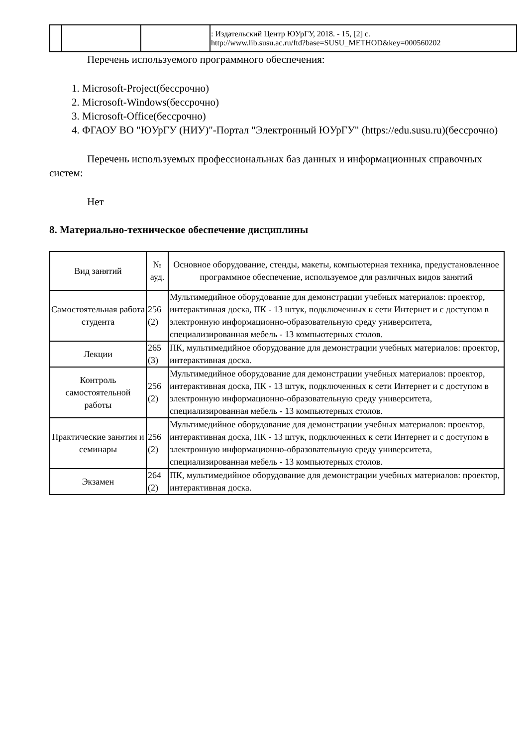| | | | : Издательский Центр ЮУрГУ, 2018. - 15, [2] с. http://www.lib.susu.ac.ru/ftd?base=SUSU_METHOD&key=000560202 |
Перечень используемого программного обеспечения:
1. Microsoft-Project(бессрочно)
2. Microsoft-Windows(бессрочно)
3. Microsoft-Office(бессрочно)
4. ФГАОУ ВО "ЮУрГУ (НИУ)"-Портал "Электронный ЮУрГУ" (https://edu.susu.ru)(бессрочно)
Перечень используемых профессиональных баз данных и информационных справочных систем:
Нет
8. Материально-техническое обеспечение дисциплины
| Вид занятий | № ауд. | Основное оборудование, стенды, макеты, компьютерная техника, предустановленное программное обеспечение, используемое для различных видов занятий |
| --- | --- | --- |
| Самостоятельная работа студента | 256 (2) | Мультимедийное оборудование для демонстрации учебных материалов: проектор, интерактивная доска, ПК - 13 штук, подключенных к сети Интернет и с доступом в электронную информационно-образовательную среду университета, специализированная мебель - 13 компьютерных столов. |
| Лекции | 265 (3) | ПК, мультимедийное оборудование для демонстрации учебных материалов: проектор, интерактивная доска. |
| Контроль самостоятельной работы | 256 (2) | Мультимедийное оборудование для демонстрации учебных материалов: проектор, интерактивная доска, ПК - 13 штук, подключенных к сети Интернет и с доступом в электронную информационно-образовательную среду университета, специализированная мебель - 13 компьютерных столов. |
| Практические занятия и семинары | 256 (2) | Мультимедийное оборудование для демонстрации учебных материалов: проектор, интерактивная доска, ПК - 13 штук, подключенных к сети Интернет и с доступом в электронную информационно-образовательную среду университета, специализированная мебель - 13 компьютерных столов. |
| Экзамен | 264 (2) | ПК, мультимедийное оборудование для демонстрации учебных материалов: проектор, интерактивная доска. |